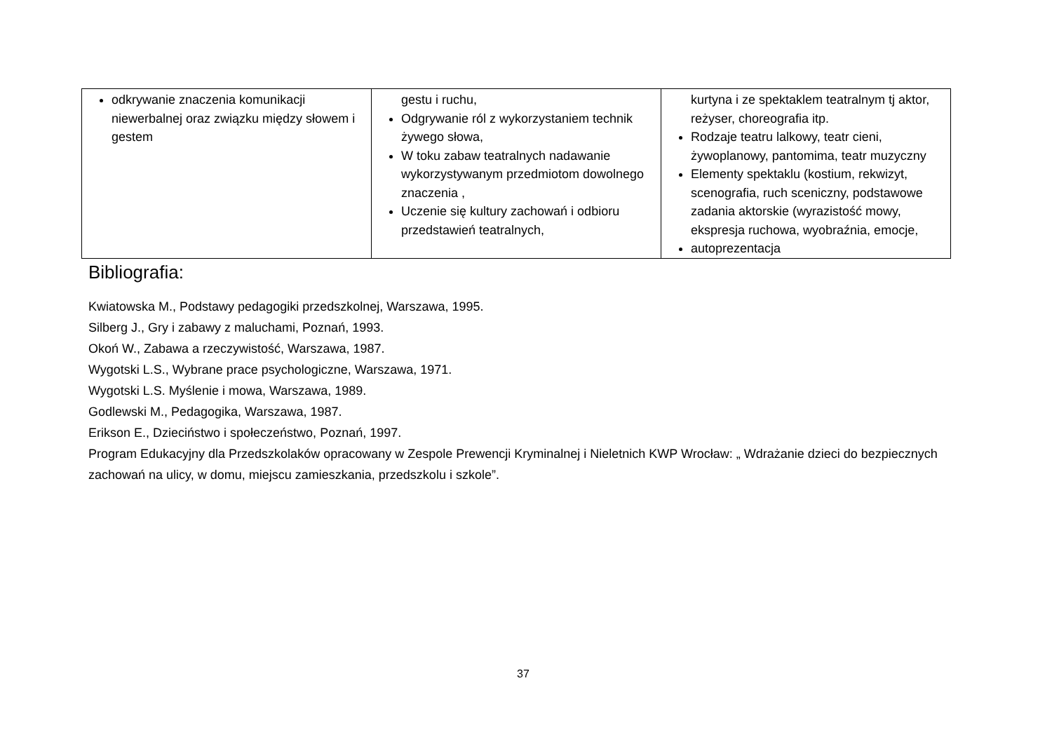| odkrywanie znaczenia komunikacji niewerbalnej oraz związku między słowem i gestem | gestu i ruchu, Odgrywanie ról z wykorzystaniem technik żywego słowa, W toku zabaw teatralnych nadawanie wykorzystywanym przedmiotom dowolnego znaczenia , Uczenie się kultury zachowań i odbioru przedstawień teatralnych, | kurtyna i ze spektaklem teatralnym tj aktor, reżyser, choreografia itp. Rodzaje teatru lalkowy, teatr cieni, żywoplanowy, pantomima, teatr muzyczny Elementy spektaklu (kostium, rekwizyt, scenografia, ruch sceniczny, podstawowe zadania aktorskie (wyrazistość mowy, ekspresja ruchowa, wyobraźnia, emocje, autoprezentacja |
Bibliografia:
Kwiatowska M., Podstawy pedagogiki przedszkolnej, Warszawa, 1995.
Silberg J., Gry i zabawy z maluchami, Poznań, 1993.
Okoń W., Zabawa a rzeczywistość, Warszawa, 1987.
Wygotski L.S., Wybrane prace psychologiczne, Warszawa, 1971.
Wygotski L.S. Myślenie i mowa, Warszawa, 1989.
Godlewski M., Pedagogika, Warszawa, 1987.
Erikson E., Dzieciństwo i społeczeństwo, Poznań, 1997.
Program Edukacyjny dla Przedszkolaków opracowany w Zespole Prewencji Kryminalnej i Nieletnich KWP Wrocław: „ Wdrażanie dzieci do bezpiecznych zachowań na ulicy, w domu, miejscu zamieszkania, przedszkolu i szkole”.
37